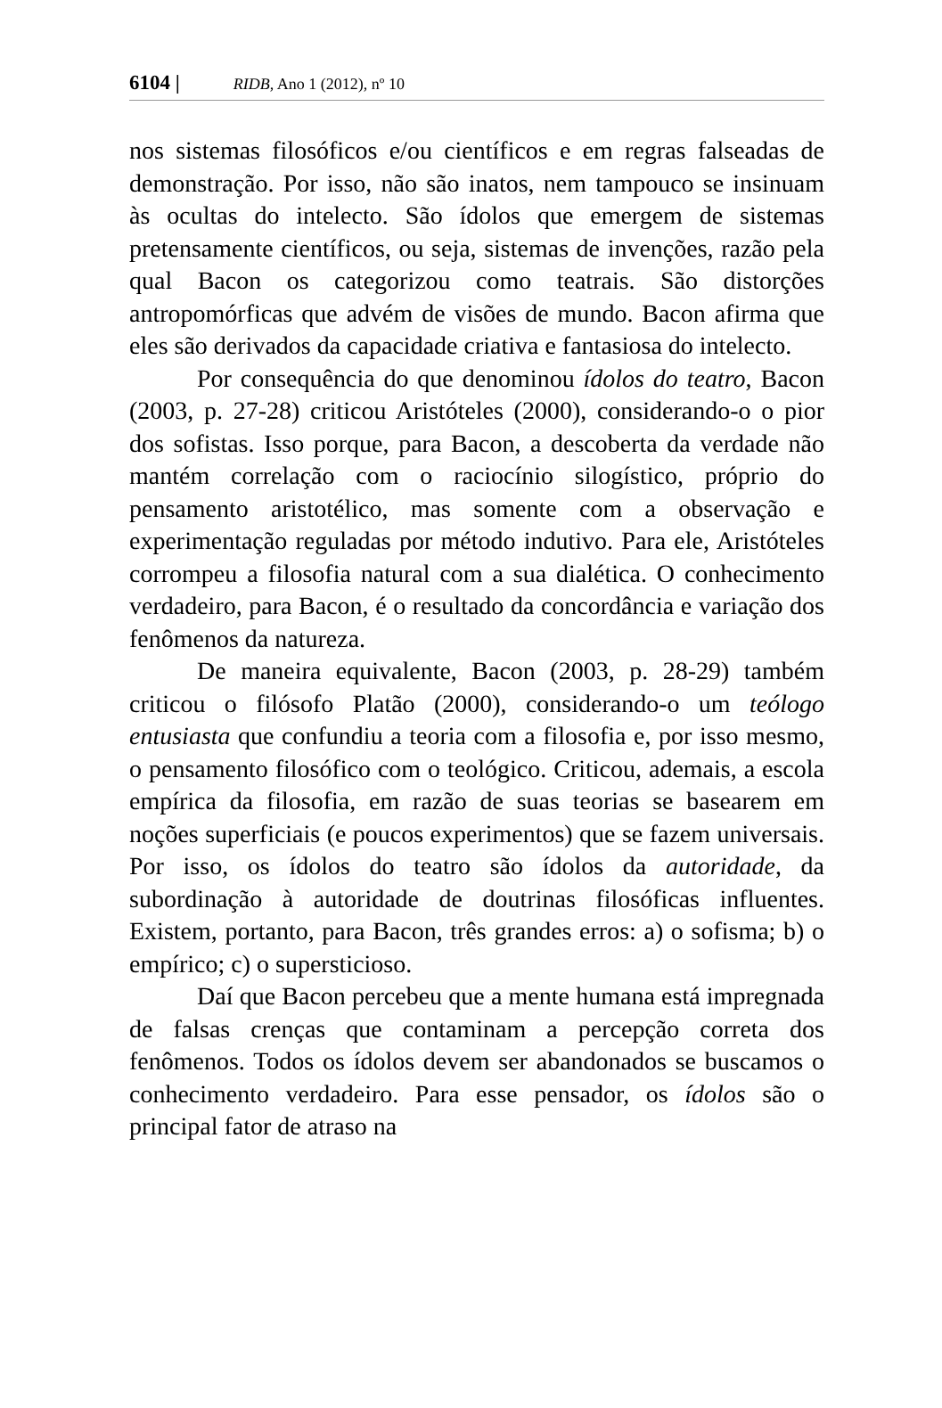6104 | RIDB, Ano 1 (2012), nº 10
nos sistemas filosóficos e/ou científicos e em regras falseadas de demonstração. Por isso, não são inatos, nem tampouco se insinuam às ocultas do intelecto. São ídolos que emergem de sistemas pretensamente científicos, ou seja, sistemas de invenções, razão pela qual Bacon os categorizou como teatrais. São distorções antropomórficas que advém de visões de mundo. Bacon afirma que eles são derivados da capacidade criativa e fantasiosa do intelecto.
Por consequência do que denominou ídolos do teatro, Bacon (2003, p. 27-28) criticou Aristóteles (2000), considerando-o o pior dos sofistas. Isso porque, para Bacon, a descoberta da verdade não mantém correlação com o raciocínio silogístico, próprio do pensamento aristotélico, mas somente com a observação e experimentação reguladas por método indutivo. Para ele, Aristóteles corrompeu a filosofia natural com a sua dialética. O conhecimento verdadeiro, para Bacon, é o resultado da concordância e variação dos fenômenos da natureza.
De maneira equivalente, Bacon (2003, p. 28-29) também criticou o filósofo Platão (2000), considerando-o um teólogo entusiasta que confundiu a teoria com a filosofia e, por isso mesmo, o pensamento filosófico com o teológico. Criticou, ademais, a escola empírica da filosofia, em razão de suas teorias se basearem em noções superficiais (e poucos experimentos) que se fazem universais. Por isso, os ídolos do teatro são ídolos da autoridade, da subordinação à autoridade de doutrinas filosóficas influentes. Existem, portanto, para Bacon, três grandes erros: a) o sofisma; b) o empírico; c) o supersticioso.
Daí que Bacon percebeu que a mente humana está impregnada de falsas crenças que contaminam a percepção correta dos fenômenos. Todos os ídolos devem ser abandonados se buscamos o conhecimento verdadeiro. Para esse pensador, os ídolos são o principal fator de atraso na